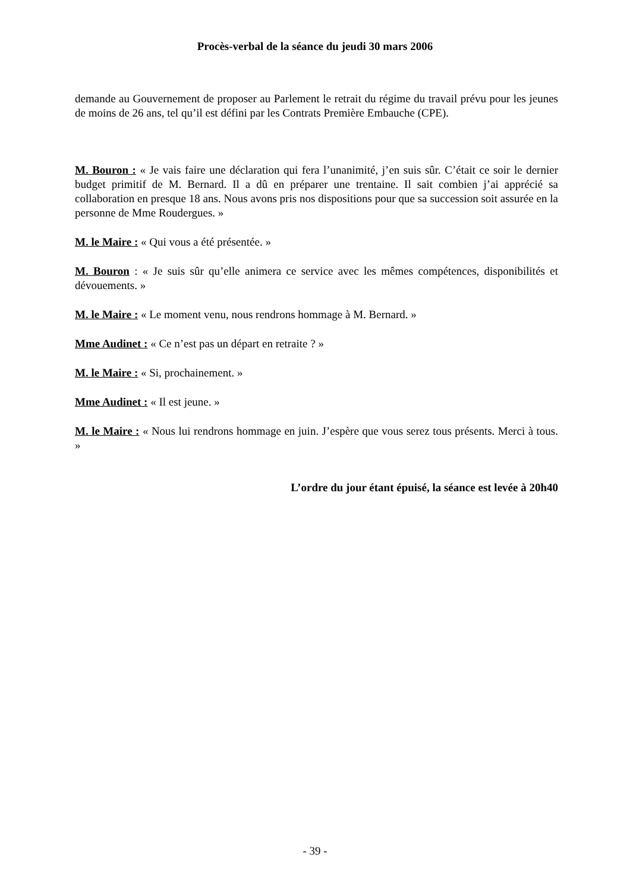Procès-verbal de la séance du jeudi 30 mars 2006
demande au Gouvernement de proposer au Parlement le retrait du régime du travail prévu pour les jeunes de moins de 26 ans, tel qu’il est défini par les Contrats Première Embauche (CPE).
M. Bouron : « Je vais faire une déclaration qui fera l’unanimité, j’en suis sûr. C’était ce soir le dernier budget primitif de M. Bernard. Il a dû en préparer une trentaine. Il sait combien j’ai apprécié sa collaboration en presque 18 ans. Nous avons pris nos dispositions pour que sa succession soit assurée en la personne de Mme Roudergues. »
M. le Maire : « Qui vous a été présentée. »
M. Bouron : « Je suis sûr qu’elle animera ce service avec les mêmes compétences, disponibilités et dévouements. »
M. le Maire : « Le moment venu, nous rendrons hommage à M. Bernard. »
Mme Audinet : « Ce n’est pas un départ en retraite ? »
M. le Maire : « Si, prochainement. »
Mme Audinet : « Il est jeune. »
M. le Maire : « Nous lui rendrons hommage en juin. J’espère que vous serez tous présents. Merci à tous. »
L’ordre du jour étant épuisé, la séance est levée à 20h40
- 39 -